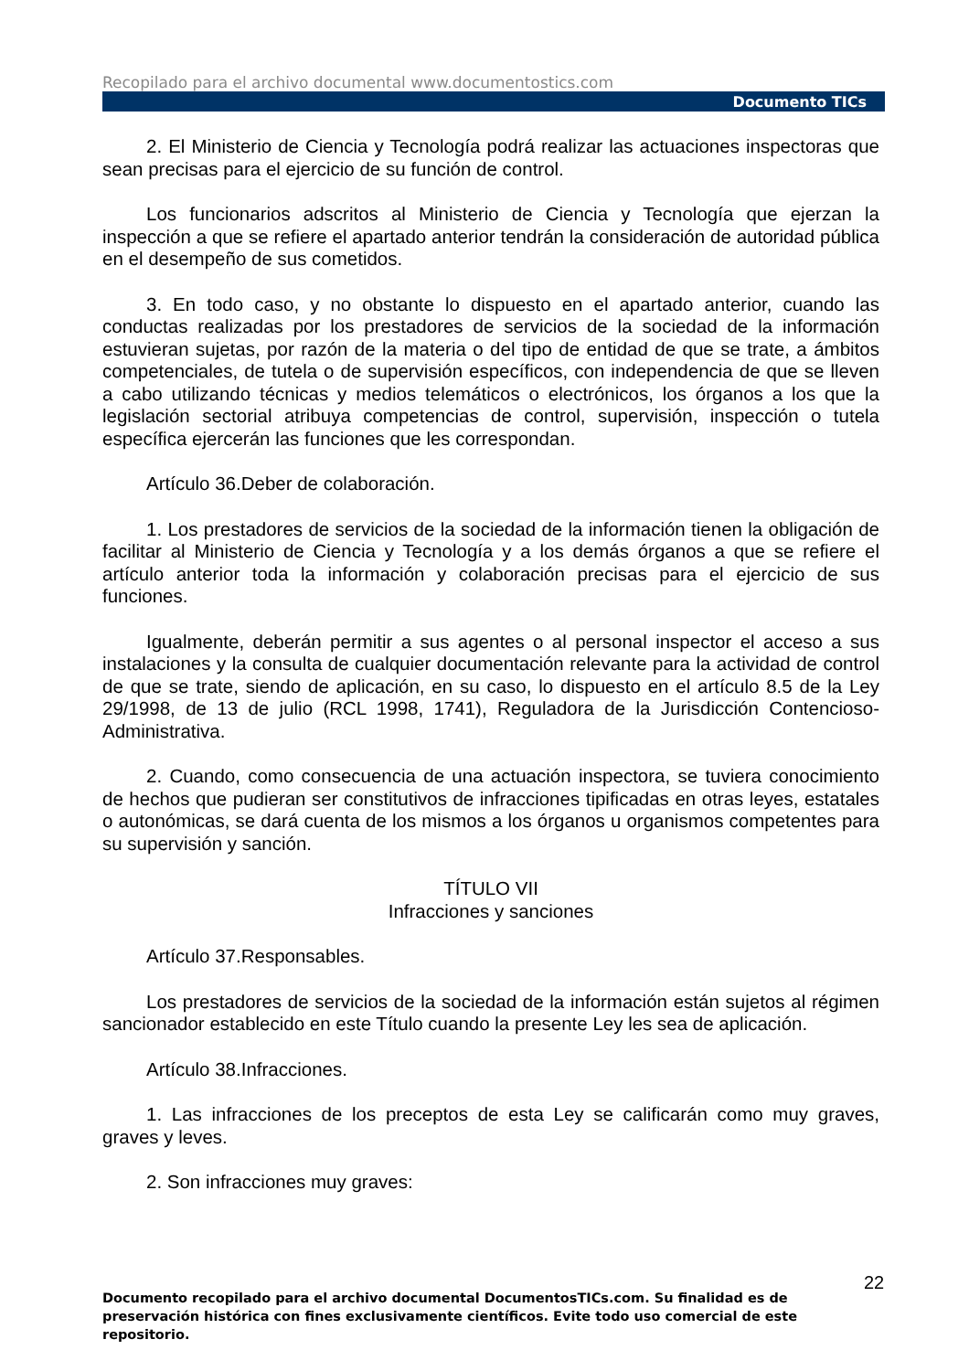Recopilado para el archivo documental www.documentostics.com
Documento TICs
2. El Ministerio de Ciencia y Tecnología podrá realizar las actuaciones inspectoras que sean precisas para el ejercicio de su función de control.
Los funcionarios adscritos al Ministerio de Ciencia y Tecnología que ejerzan la inspección a que se refiere el apartado anterior tendrán la consideración de autoridad pública en el desempeño de sus cometidos.
3. En todo caso, y no obstante lo dispuesto en el apartado anterior, cuando las conductas realizadas por los prestadores de servicios de la sociedad de la información estuvieran sujetas, por razón de la materia o del tipo de entidad de que se trate, a ámbitos competenciales, de tutela o de supervisión específicos, con independencia de que se lleven a cabo utilizando técnicas y medios telemáticos o electrónicos, los órganos a los que la legislación sectorial atribuya competencias de control, supervisión, inspección o tutela específica ejercerán las funciones que les correspondan.
Artículo 36.Deber de colaboración.
1. Los prestadores de servicios de la sociedad de la información tienen la obligación de facilitar al Ministerio de Ciencia y Tecnología y a los demás órganos a que se refiere el artículo anterior toda la información y colaboración precisas para el ejercicio de sus funciones.
Igualmente, deberán permitir a sus agentes o al personal inspector el acceso a sus instalaciones y la consulta de cualquier documentación relevante para la actividad de control de que se trate, siendo de aplicación, en su caso, lo dispuesto en el artículo 8.5 de la Ley 29/1998, de 13 de julio (RCL 1998, 1741), Reguladora de la Jurisdicción Contencioso-Administrativa.
2. Cuando, como consecuencia de una actuación inspectora, se tuviera conocimiento de hechos que pudieran ser constitutivos de infracciones tipificadas en otras leyes, estatales o autonómicas, se dará cuenta de los mismos a los órganos u organismos competentes para su supervisión y sanción.
TÍTULO VII
Infracciones y sanciones
Artículo 37.Responsables.
Los prestadores de servicios de la sociedad de la información están sujetos al régimen sancionador establecido en este Título cuando la presente Ley les sea de aplicación.
Artículo 38.Infracciones.
1. Las infracciones de los preceptos de esta Ley se calificarán como muy graves, graves y leves.
2. Son infracciones muy graves:
22
Documento recopilado para el archivo documental DocumentosTICs.com. Su finalidad es de preservación histórica con fines exclusivamente científicos. Evite todo uso comercial de este repositorio.